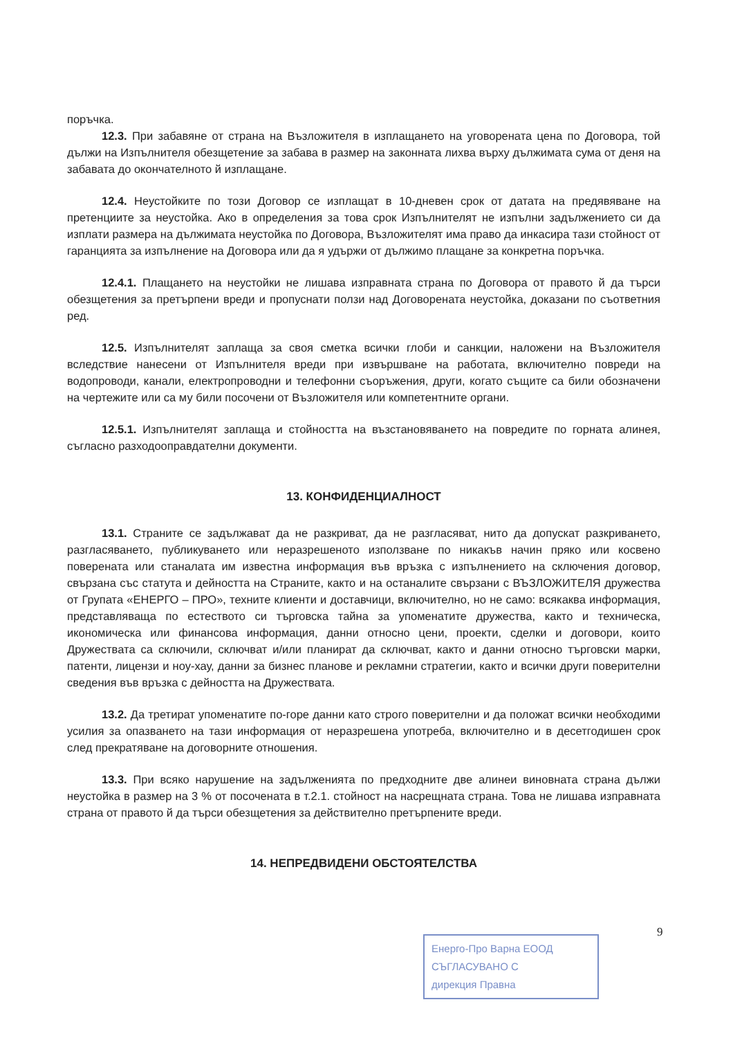поръчка.
12.3. При забавяне от страна на Възложителя в изплащането на уговорената цена по Договора, той дължи на Изпълнителя обезщетение за забава в размер на законната лихва върху дължимата сума от деня на забавата до окончателното й изплащане.
12.4. Неустойките по този Договор се изплащат в 10-дневен срок от датата на предявяване на претенциите за неустойка. Ако в определения за това срок Изпълнителят не изпълни задължението си да изплати размера на дължимата неустойка по Договора, Възложителят има право да инкасира тази стойност от гаранцията за изпълнение на Договора или да я удържи от дължимо плащане за конкретна поръчка.
12.4.1. Плащането на неустойки не лишава изправната страна по Договора от правото й да търси обезщетения за претърпени вреди и пропуснати ползи над Договорената неустойка, доказани по съответния ред.
12.5. Изпълнителят заплаща за своя сметка всички глоби и санкции, наложени на Възложителя вследствие нанесени от Изпълнителя вреди при извършване на работата, включително повреди на водопроводи, канали, електропроводни и телефонни съоръжения, други, когато същите са били обозначени на чертежите или са му били посочени от Възложителя или компетентните органи.
12.5.1. Изпълнителят заплаща и стойността на възстановяването на повредите по горната алинея, съгласно разходооправдателни документи.
13. КОНФИДЕНЦИАЛНОСТ
13.1. Страните се задължават да не разкриват, да не разгласяват, нито да допускат разкриването, разгласяването, публикуването или неразрешеното използване по никакъв начин пряко или косвено поверената или станалата им известна информация във връзка с изпълнението на сключения договор, свързана със статута и дейността на Страните, както и на останалите свързани с ВЪЗЛОЖИТЕЛЯ дружества от Групата «ЕНЕРГО – ПРО», техните клиенти и доставчици, включително, но не само: всякаква информация, представляваща по естеството си търговска тайна за упоменатите дружества, както и техническа, икономическа или финансова информация, данни относно цени, проекти, сделки и договори, които Дружествата са сключили, сключват и/или планират да сключват, както и данни относно търговски марки, патенти, лицензи и ноу-хау, данни за бизнес планове и рекламни стратегии, както и всички други поверителни сведения във връзка с дейността на Дружествата.
13.2. Да третират упоменатите по-горе данни като строго поверителни и да положат всички необходими усилия за опазването на тази информация от неразрешена употреба, включително и в десетгодишен срок след прекратяване на договорните отношения.
13.3. При всяко нарушение на задълженията по предходните две алинеи виновната страна дължи неустойка в размер на 3 % от посочената в т.2.1. стойност на насрещната страна. Това не лишава изправната страна от правото й да търси обезщетения за действително претърпените вреди.
14. НЕПРЕДВИДЕНИ ОБСТОЯТЕЛСТВА
9
Енерго-Про Варна ЕООД
СЪГЛАСУВАНО С
дирекция Правна